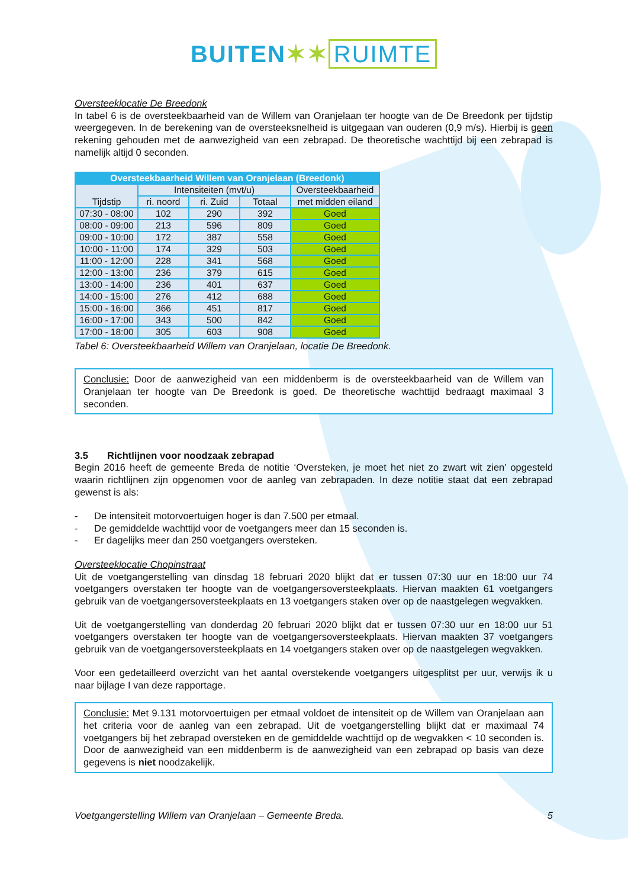BUITEN✶✶ RUIMTE
Oversteeklocatie De Breedonk
In tabel 6 is de oversteekbaarheid van de Willem van Oranjelaan ter hoogte van de De Breedonk per tijdstip weergegeven. In de berekening van de oversteeksnelheid is uitgegaan van ouderen (0,9 m/s). Hierbij is geen rekening gehouden met de aanwezigheid van een zebrapad. De theoretische wachttijd bij een zebrapad is namelijk altijd 0 seconden.
| Oversteekbaarheid Willem van Oranjelaan (Breedonk) | | | | |
| --- | --- | --- | --- | --- |
| Tijdstip | Intensiteiten (mvt/u) | | | Oversteekbaarheid |
| | ri. noord | ri. Zuid | Totaal | met midden eiland |
| 07:30 - 08:00 | 102 | 290 | 392 | Goed |
| 08:00 - 09:00 | 213 | 596 | 809 | Goed |
| 09:00 - 10:00 | 172 | 387 | 558 | Goed |
| 10:00 - 11:00 | 174 | 329 | 503 | Goed |
| 11:00 - 12:00 | 228 | 341 | 568 | Goed |
| 12:00 - 13:00 | 236 | 379 | 615 | Goed |
| 13:00 - 14:00 | 236 | 401 | 637 | Goed |
| 14:00 - 15:00 | 276 | 412 | 688 | Goed |
| 15:00 - 16:00 | 366 | 451 | 817 | Goed |
| 16:00 - 17:00 | 343 | 500 | 842 | Goed |
| 17:00 - 18:00 | 305 | 603 | 908 | Goed |
Tabel 6: Oversteekbaarheid Willem van Oranjelaan, locatie De Breedonk.
Conclusie: Door de aanwezigheid van een middenberm is de oversteekbaarheid van de Willem van Oranjelaan ter hoogte van De Breedonk is goed. De theoretische wachttijd bedraagt maximaal 3 seconden.
3.5 Richtlijnen voor noodzaak zebrapad
Begin 2016 heeft de gemeente Breda de notitie ‘Oversteken, je moet het niet zo zwart wit zien’ opgesteld waarin richtlijnen zijn opgenomen voor de aanleg van zebrapaden. In deze notitie staat dat een zebrapad gewenst is als:
- De intensiteit motorvoertuigen hoger is dan 7.500 per etmaal.
- De gemiddelde wachttijd voor de voetgangers meer dan 15 seconden is.
- Er dagelijks meer dan 250 voetgangers oversteken.
Oversteeklocatie Chopinstraat
Uit de voetgangerstelling van dinsdag 18 februari 2020 blijkt dat er tussen 07:30 uur en 18:00 uur 74 voetgangers overstaken ter hoogte van de voetgangersoversteekplaats. Hiervan maakten 61 voetgangers gebruik van de voetgangersoversteekplaats en 13 voetgangers staken over op de naastgelegen wegvakken.
Uit de voetgangerstelling van donderdag 20 februari 2020 blijkt dat er tussen 07:30 uur en 18:00 uur 51 voetgangers overstaken ter hoogte van de voetgangersoversteekplaats. Hiervan maakten 37 voetgangers gebruik van de voetgangersoversteekplaats en 14 voetgangers staken over op de naastgelegen wegvakken.
Voor een gedetailleerd overzicht van het aantal overstekende voetgangers uitgesplitst per uur, verwijs ik u naar bijlage I van deze rapportage.
Conclusie: Met 9.131 motorvoertuigen per etmaal voldoet de intensiteit op de Willem van Oranjelaan aan het criteria voor de aanleg van een zebrapad. Uit de voetgangerstelling blijkt dat er maximaal 74 voetgangers bij het zebrapad oversteken en de gemiddelde wachttijd op de wegvakken < 10 seconden is. Door de aanwezigheid van een middenberm is de aanwezigheid van een zebrapad op basis van deze gegevens is niet noodzakelijk.
Voetgangerstelling Willem van Oranjelaan – Gemeente Breda. 5